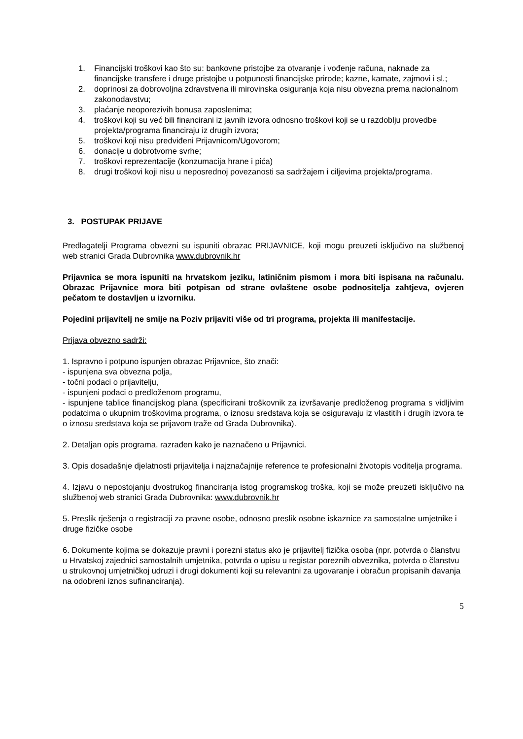1. Financijski troškovi kao što su: bankovne pristojbe za otvaranje i vođenje računa, naknade za financijske transfere i druge pristojbe u potpunosti financijske prirode; kazne, kamate, zajmovi i sl.;
2. doprinosi za dobrovoljna zdravstvena ili mirovinska osiguranja koja nisu obvezna prema nacionalnom zakonodavstvu;
3. plaćanje neoporezivih bonusa zaposlenima;
4. troškovi koji su već bili financirani iz javnih izvora odnosno troškovi koji se u razdoblju provedbe projekta/programa financiraju iz drugih izvora;
5. troškovi koji nisu predviđeni Prijavnicom/Ugovorom;
6. donacije u dobrotvorne svrhe;
7. troškovi reprezentacije (konzumacija hrane i pića)
8. drugi troškovi koji nisu u neposrednoj povezanosti sa sadržajem i ciljevima projekta/programa.
3. POSTUPAK PRIJAVE
Predlagatelji Programa obvezni su ispuniti obrazac PRIJAVNICE, koji mogu preuzeti isključivo na službenoj web stranici Grada Dubrovnika www.dubrovnik.hr
Prijavnica se mora ispuniti na hrvatskom jeziku, latiničnim pismom i mora biti ispisana na računalu. Obrazac Prijavnice mora biti potpisan od strane ovlaštene osobe podnositelja zahtjeva, ovjeren pečatom te dostavljen u izvorniku.
Pojedini prijavitelj ne smije na Poziv prijaviti više od tri programa, projekta ili manifestacije.
Prijava obvezno sadrži:
1. Ispravno i potpuno ispunjen obrazac Prijavnice, što znači:
- ispunjena sva obvezna polja,
- točni podaci o prijavitelju,
- ispunjeni podaci o predloženom programu,
- ispunjene tablice financijskog plana (specificirani troškovnik za izvršavanje predloženog programa s vidljivim podatcima o ukupnim troškovima programa, o iznosu sredstava koja se osiguravaju iz vlastitih i drugih izvora te o iznosu sredstava koja se prijavom traže od Grada Dubrovnika).
2. Detaljan opis programa, razrađen kako je naznačeno u Prijavnici.
3. Opis dosadašnje djelatnosti prijavitelja i najznačajnije reference te profesionalni životopis voditelja programa.
4. Izjavu o nepostojanju dvostrukog financiranja istog programskog troška, koji se može preuzeti isključivo na službenoj web stranici Grada Dubrovnika: www.dubrovnik.hr
5. Preslik rješenja o registraciji za pravne osobe, odnosno preslik osobne iskaznice za samostalne umjetnike i druge fizičke osobe
6. Dokumente kojima se dokazuje pravni i porezni status ako je prijavitelj fizička osoba (npr. potvrda o članstvu u Hrvatskoj zajednici samostalnih umjetnika, potvrda o upisu u registar poreznih obveznika, potvrda o članstvu u strukovnoj umjetničkoj udruzi i drugi dokumenti koji su relevantni za ugovaranje i obračun propisanih davanja na odobreni iznos sufinanciranja).
5